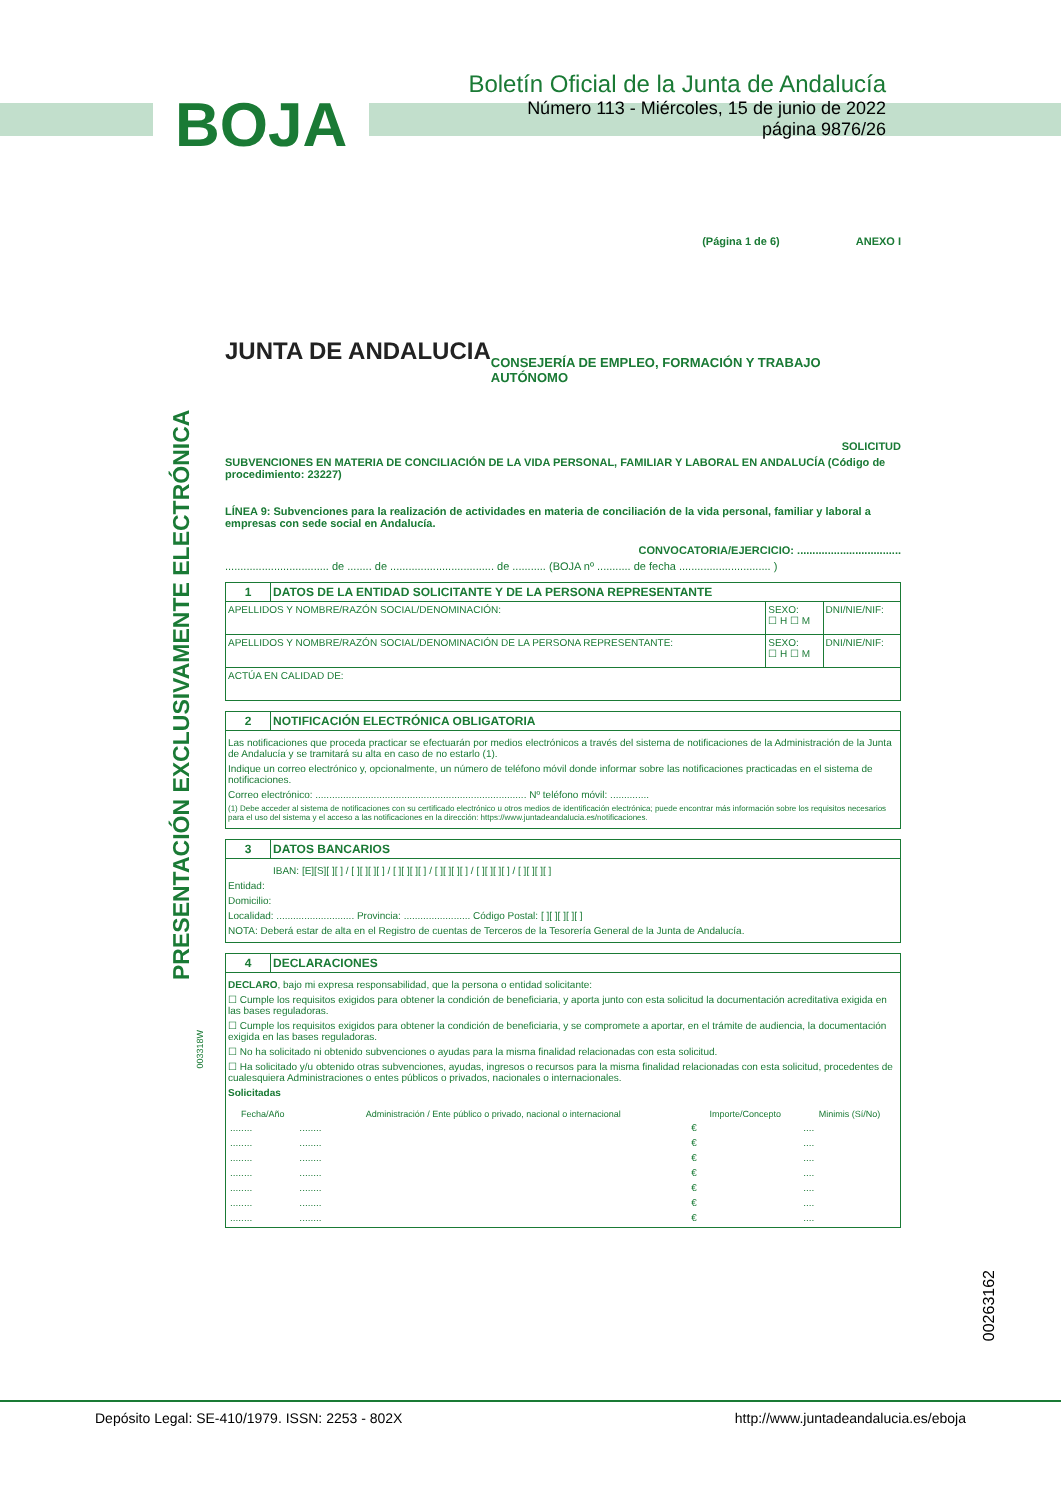BOJA
Boletín Oficial de la Junta de Andalucía
Número 113 - Miércoles, 15 de junio de 2022
página 9876/26
PRESENTACIÓN EXCLUSIVAMENTE ELECTRÓNICA
00263162
(Página 1 de 6) ANEXO I
JUNTA DE ANDALUCIA CONSEJERÍA DE EMPLEO, FORMACIÓN Y TRABAJO AUTÓNOMO
SOLICITUD
SUBVENCIONES EN MATERIA DE CONCILIACIÓN DE LA VIDA PERSONAL, FAMILIAR Y LABORAL EN ANDALUCÍA (Código de procedimiento: 23227)
LÍNEA 9: Subvenciones para la realización de actividades en materia de conciliación de la vida personal, familiar y laboral a empresas con sede social en Andalucía.
CONVOCATORIA/EJERCICIO: ..................................
.................................. de ........ de .................................. de ........... (BOJA nº ........... de fecha .............................. )
| 1 | DATOS DE LA ENTIDAD SOLICITANTE Y DE LA PERSONA REPRESENTANTE | | |
| APELLIDOS Y NOMBRE/RAZÓN SOCIAL/DENOMINACIÓN: | | SEXO: ☐ H ☐ M | DNI/NIE/NIF: |
| APELLIDOS Y NOMBRE/RAZÓN SOCIAL/DENOMINACIÓN DE LA PERSONA REPRESENTANTE: | | SEXO: ☐ H ☐ M | DNI/NIE/NIF: |
| ACTÚA EN CALIDAD DE: | | | |
| 2 | NOTIFICACIÓN ELECTRÓNICA OBLIGATORIA |
| Las notificaciones que proceda practicar se efectuarán por medios electrónicos a través del sistema de notificaciones de la Administración de la Junta de Andalucía y se tramitará su alta en caso de no estarlo (1). Indique un correo electrónico y, opcionalmente, un número de teléfono móvil donde informar sobre las notificaciones practicadas en el sistema de notificaciones. Correo electrónico: ............................................................................ Nº teléfono móvil: .............. (1) Debe acceder al sistema de notificaciones con su certificado electrónico u otros medios de identificación electrónica; puede encontrar más información sobre los requisitos necesarios para el uso del sistema y el acceso a las notificaciones en la dirección: https://www.juntadeandalucia.es/notificaciones. | |
| 3 | DATOS BANCARIOS |
| IBAN: [E][S][ ][ ] / [ ][ ][ ][ ] / [ ][ ][ ][ ] / [ ][ ][ ][ ] / [ ][ ][ ][ ] / [ ][ ][ ][ ] Entidad: Domicilio: Localidad: ............................ Provincia: ........................ Código Postal: [ ][ ][ ][ ][ ] NOTA: Deberá estar de alta en el Registro de cuentas de Terceros de la Tesorería General de la Junta de Andalucía. | |
| 4 | DECLARACIONES |
| DECLARO , bajo mi expresa responsabilidad, que la persona o entidad solicitante: ☐ Cumple los requisitos exigidos para obtener la condición de beneficiaria, y aporta junto con esta solicitud la documentación acreditativa exigida en las bases reguladoras. ☐ Cumple los requisitos exigidos para obtener la condición de beneficiaria, y se compromete a aportar, en el trámite de audiencia, la documentación exigida en las bases reguladoras. ☐ No ha solicitado ni obtenido subvenciones o ayudas para la misma finalidad relacionadas con esta solicitud. ☐ Ha solicitado y/u obtenido otras subvenciones, ayudas, ingresos o recursos para la misma finalidad relacionadas con esta solicitud, procedentes de cualesquiera Administraciones o entes públicos o privados, nacionales o internacionales. Solicitadas / Fecha/Año / Administración / Ente público o privado, nacional o internacional / Importe/Concepto / Minimis (Sí/No) / / --- / --- / --- / --- / / ........ / ........ / € / .... / / ........ / ........ / € / .... / / ........ / ........ / € / .... / / ........ / ........ / € / .... / / ........ / ........ / € / .... / / ........ / ........ / € / .... / / ........ / ........ / € / .... / | |
003318W
Depósito Legal: SE-410/1979. ISSN: 2253 - 802X http://www.juntadeandalucia.es/eboja